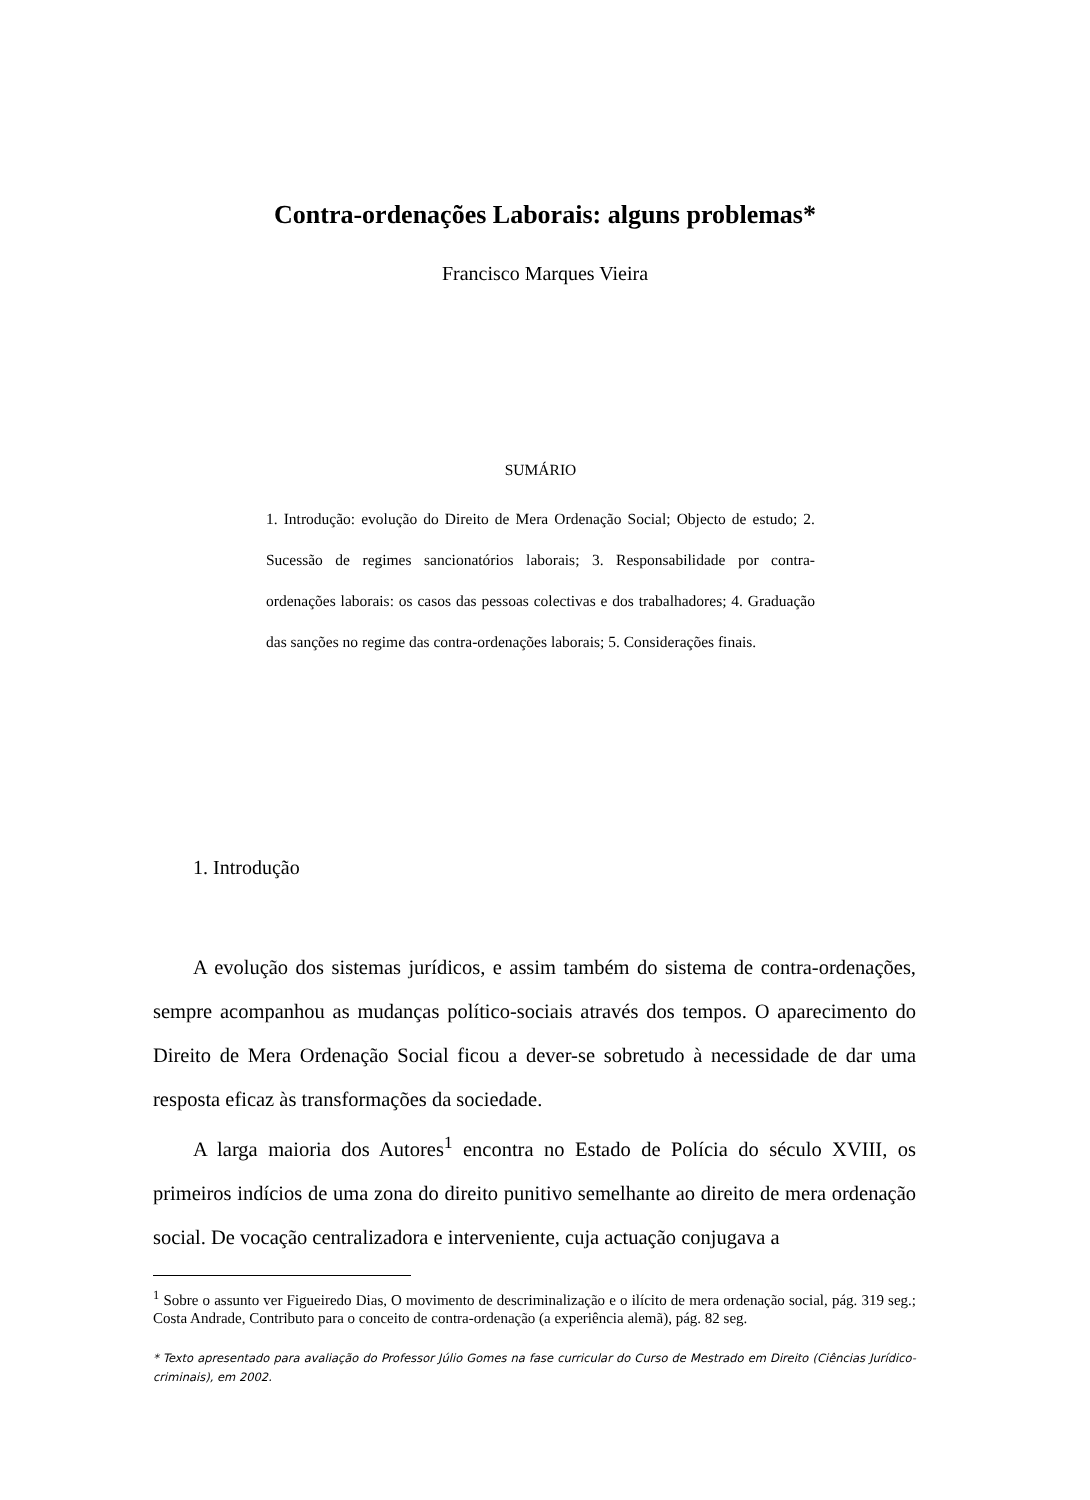Contra-ordenações Laborais: alguns problemas*
Francisco Marques Vieira
SUMÁRIO
1. Introdução: evolução do Direito de Mera Ordenação Social; Objecto de estudo; 2. Sucessão de regimes sancionatórios laborais; 3. Responsabilidade por contra-ordenações laborais: os casos das pessoas colectivas e dos trabalhadores; 4. Graduação das sanções no regime das contra-ordenações laborais; 5. Considerações finais.
1. Introdução
A evolução dos sistemas jurídicos, e assim também do sistema de contra-ordenações, sempre acompanhou as mudanças político-sociais através dos tempos. O aparecimento do Direito de Mera Ordenação Social ficou a dever-se sobretudo à necessidade de dar uma resposta eficaz às transformações da sociedade.
A larga maioria dos Autores<sup>1</sup> encontra no Estado de Polícia do século XVIII, os primeiros indícios de uma zona do direito punitivo semelhante ao direito de mera ordenação social. De vocação centralizadora e interveniente, cuja actuação conjugava a
<sup>1</sup> Sobre o assunto ver Figueiredo Dias, O movimento de descriminalização e o ilícito de mera ordenação social, pág. 319 seg.; Costa Andrade, Contributo para o conceito de contra-ordenação (a experiência alemã), pág. 82 seg.
* Texto apresentado para avaliação do Professor Júlio Gomes na fase curricular do Curso de Mestrado em Direito (Ciências Jurídico-criminais), em 2002.